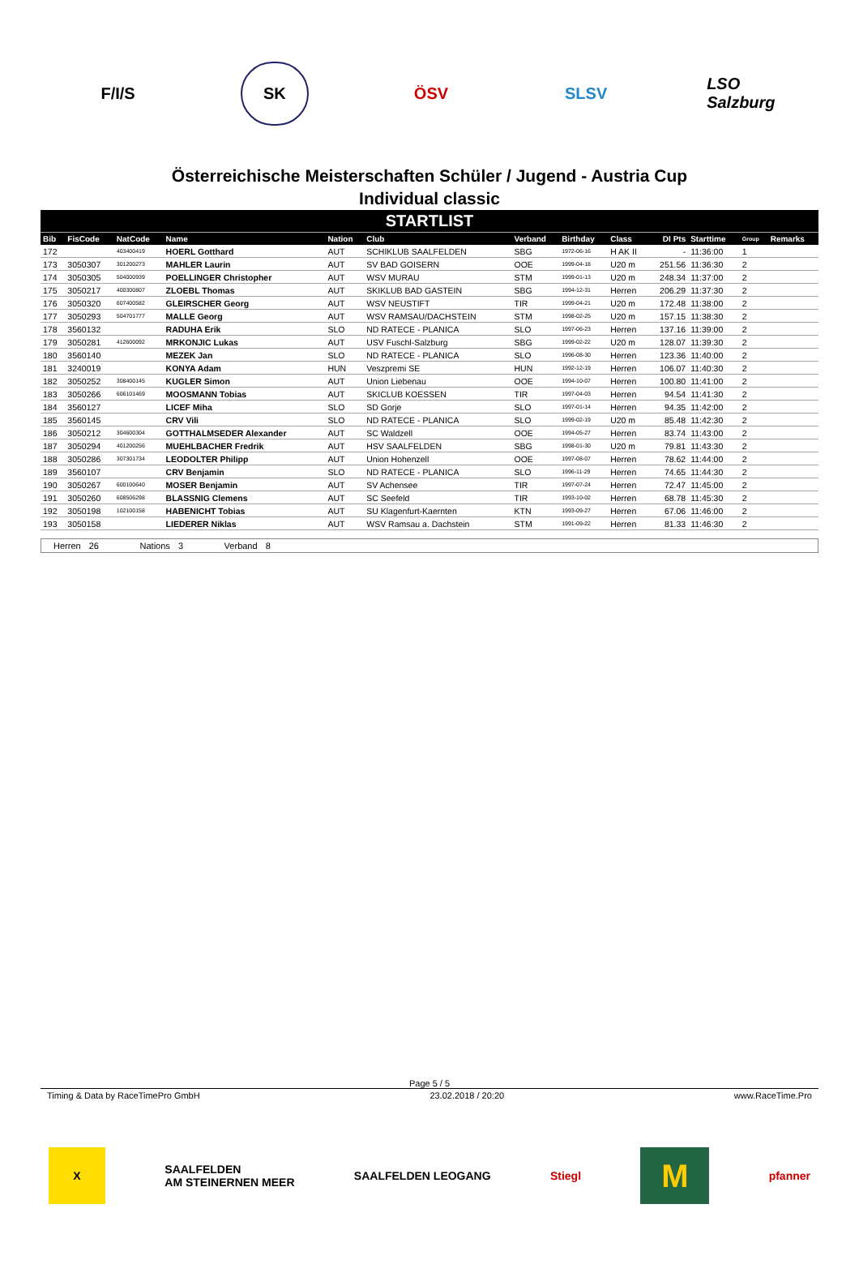F/I/S SK ÖSV SLSV
LSO Salzburg
Österreichische Meisterschaften Schüler / Jugend - Austria Cup
Individual classic
| STARTLIST | | | | | | | | | | | | |
| Bib | FisCode | NatCode | Name | Nation | Club | Verband | Birthday | Class | DI Pts | Starttime | Group | Remarks |
| 172 | | 403400419 | HOERL Gotthard | AUT | SCHIKLUB SAALFELDEN | SBG | 1972-06-16 | H AK II | - | 11:36:00 | 1 | |
| 173 | 3050307 | 301200273 | MAHLER Laurin | AUT | SV BAD GOISERN | OOE | 1999-04-18 | U20 m | 251.56 | 11:36:30 | 2 | |
| 174 | 3050305 | 504000939 | POELLINGER Christopher | AUT | WSV MURAU | STM | 1999-01-13 | U20 m | 248.34 | 11:37:00 | 2 | |
| 175 | 3050217 | 400300807 | ZLOEBL Thomas | AUT | SKIKLUB BAD GASTEIN | SBG | 1994-12-31 | Herren | 206.29 | 11:37:30 | 2 | |
| 176 | 3050320 | 607400582 | GLEIRSCHER Georg | AUT | WSV NEUSTIFT | TIR | 1999-04-21 | U20 m | 172.48 | 11:38:00 | 2 | |
| 177 | 3050293 | 504701777 | MALLE Georg | AUT | WSV RAMSAU/DACHSTEIN | STM | 1998-02-25 | U20 m | 157.15 | 11:38:30 | 2 | |
| 178 | 3560132 | | RADUHA Erik | SLO | ND RATECE - PLANICA | SLO | 1997-06-23 | Herren | 137.16 | 11:39:00 | 2 | |
| 179 | 3050281 | 412600092 | MRKONJIC Lukas | AUT | USV Fuschl-Salzburg | SBG | 1999-02-22 | U20 m | 128.07 | 11:39:30 | 2 | |
| 180 | 3560140 | | MEZEK Jan | SLO | ND RATECE - PLANICA | SLO | 1996-08-30 | Herren | 123.36 | 11:40:00 | 2 | |
| 181 | 3240019 | | KONYA Adam | HUN | Veszpremi SE | HUN | 1992-12-19 | Herren | 106.07 | 11:40:30 | 2 | |
| 182 | 3050252 | 308400145 | KUGLER Simon | AUT | Union Liebenau | OOE | 1994-10-07 | Herren | 100.80 | 11:41:00 | 2 | |
| 183 | 3050266 | 606101469 | MOOSMANN Tobias | AUT | SKICLUB KOESSEN | TIR | 1997-04-03 | Herren | 94.54 | 11:41:30 | 2 | |
| 184 | 3560127 | | LICEF Miha | SLO | SD Gorje | SLO | 1997-01-14 | Herren | 94.35 | 11:42:00 | 2 | |
| 185 | 3560145 | | CRV Vili | SLO | ND RATECE - PLANICA | SLO | 1999-02-19 | U20 m | 85.48 | 11:42:30 | 2 | |
| 186 | 3050212 | 304600304 | GOTTHALMSEDER Alexander | AUT | SC Waldzell | OOE | 1994-05-27 | Herren | 83.74 | 11:43:00 | 2 | |
| 187 | 3050294 | 401200256 | MUEHLBACHER Fredrik | AUT | HSV SAALFELDEN | SBG | 1998-01-30 | U20 m | 79.81 | 11:43:30 | 2 | |
| 188 | 3050286 | 307301734 | LEODOLTER Philipp | AUT | Union Hohenzell | OOE | 1997-08-07 | Herren | 78.62 | 11:44:00 | 2 | |
| 189 | 3560107 | | CRV Benjamin | SLO | ND RATECE - PLANICA | SLO | 1996-11-29 | Herren | 74.65 | 11:44:30 | 2 | |
| 190 | 3050267 | 600100640 | MOSER Benjamin | AUT | SV Achensee | TIR | 1997-07-24 | Herren | 72.47 | 11:45:00 | 2 | |
| 191 | 3050260 | 608506298 | BLASSNIG Clemens | AUT | SC Seefeld | TIR | 1993-10-02 | Herren | 68.78 | 11:45:30 | 2 | |
| 192 | 3050198 | 102100158 | HABENICHT Tobias | AUT | SU Klagenfurt-Kaernten | KTN | 1993-09-27 | Herren | 67.06 | 11:46:00 | 2 | |
| 193 | 3050158 | | LIEDERER Niklas | AUT | WSV Ramsau a. Dachstein | STM | 1991-09-22 | Herren | 81.33 | 11:46:30 | 2 | |
Herren 26 Nations 3 Verband 8
Page 5 / 5
Timing & Data by RaceTimePro GmbH 23.02.2018 / 20:20 www.RaceTime.Pro
X
SAALFELDEN
AM STEINERNEN MEER
SAALFELDEN LEOGANG Stiegl
M
pfanner